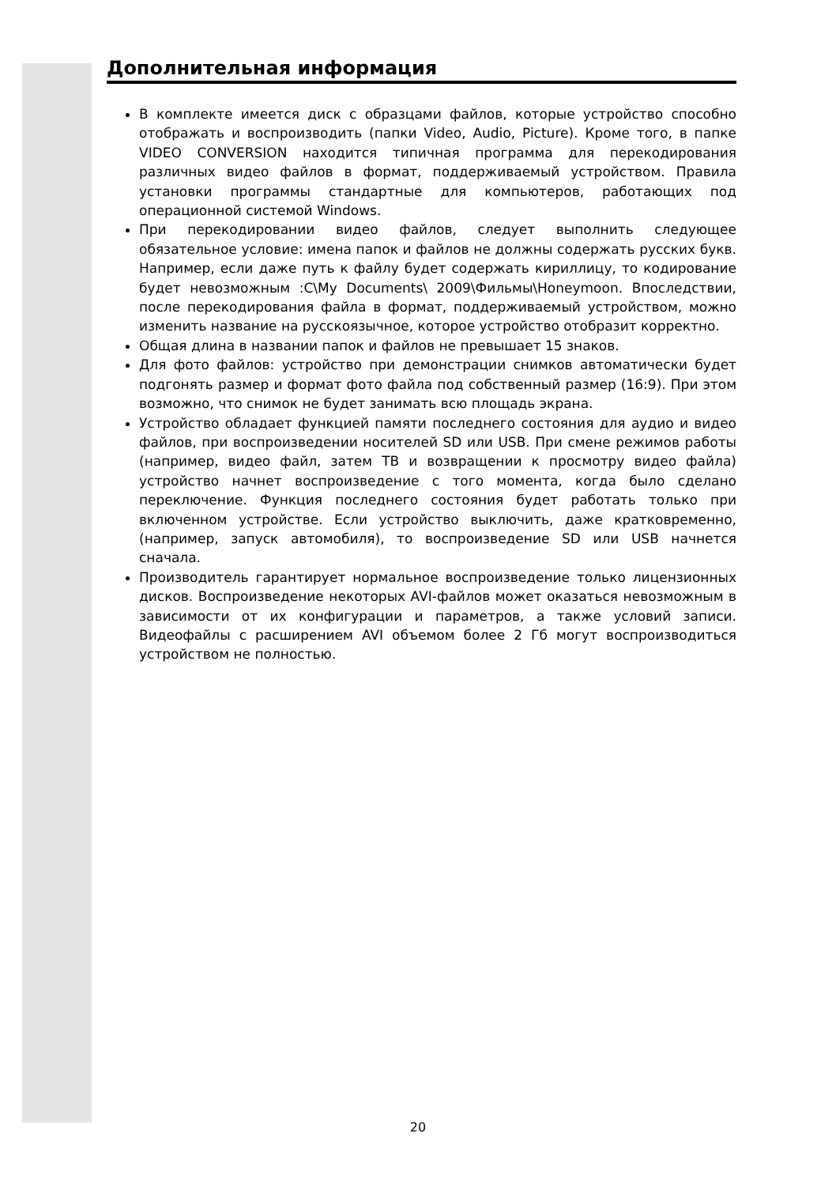Дополнительная информация
В комплекте имеется диск с образцами файлов, которые устройство способно отображать и воспроизводить (папки Video, Audio, Picture). Кроме того, в папке VIDEO CONVERSION находится типичная программа для перекодирования различных видео файлов в формат, поддерживаемый устройством. Правила установки программы стандартные для компьютеров, работающих под операционной системой Windows.
При перекодировании видео файлов, следует выполнить следующее обязательное условие: имена папок и файлов не должны содержать русских букв. Например, если даже путь к файлу будет содержать кириллицу, то кодирование будет невозможным :C\My Documents\ 2009\Фильмы\Honeymoon. Впоследствии, после перекодирования файла в формат, поддерживаемый устройством, можно изменить название на русскоязычное, которое устройство отобразит корректно.
Общая длина в названии папок и файлов не превышает 15 знаков.
Для фото файлов: устройство при демонстрации снимков автоматически будет подгонять размер и формат фото файла под собственный размер (16:9). При этом возможно, что снимок не будет занимать всю площадь экрана.
Устройство обладает функцией памяти последнего состояния для аудио и видео файлов, при воспроизведении носителей SD или USB. При смене режимов работы (например, видео файл, затем ТВ и возвращении к просмотру видео файла) устройство начнет воспроизведение с того момента, когда было сделано переключение. Функция последнего состояния будет работать только при включенном устройстве. Если устройство выключить, даже кратковременно, (например, запуск автомобиля), то воспроизведение SD или USB начнется сначала.
Производитель гарантирует нормальное воспроизведение только лицензионных дисков. Воспроизведение некоторых AVI-файлов может оказаться невозможным в зависимости от их конфигурации и параметров, а также условий записи. Видеофайлы с расширением AVI объемом более 2 Гб могут воспроизводиться устройством не полностью.
20